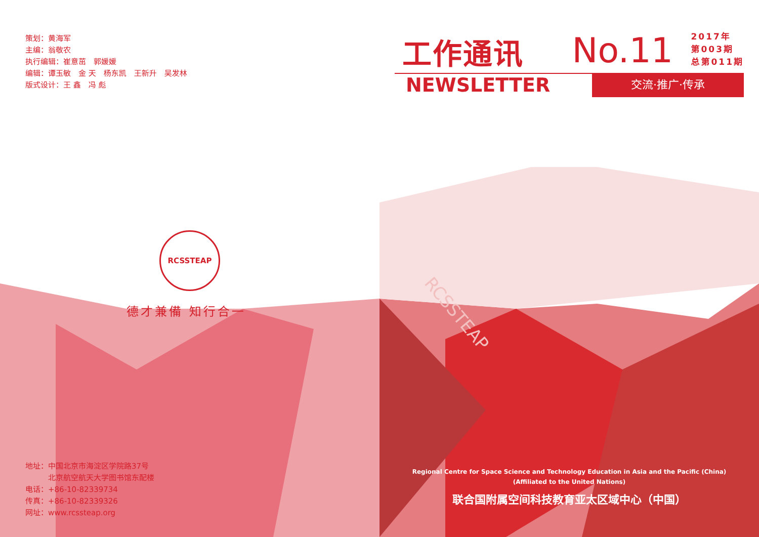策划：黄海军
主编：翁敬农
执行编辑：崔意茁　郭媛媛
编辑：谭玉敏　金 天　杨东凯　王新升　吴发林
版式设计：王 鑫　冯 彪
RCSSTEAP
德才兼備 知行合一
地址：中国北京市海淀区学院路37号
　　　北京航空航天大学图书馆东配楼
电话：+86-10-82339734
传真：+86-10-82339326
网址：www.rcssteap.org
工作通讯 No.11 2017年
第003期
总第011期
NEWSLETTER 交流·推广·传承
RCSSTEAP
Regional Centre for Space Science and Technology Education in Asia and the Pacific (China)
(Affiliated to the United Nations)
联合国附属空间科技教育亚太区域中心（中国）